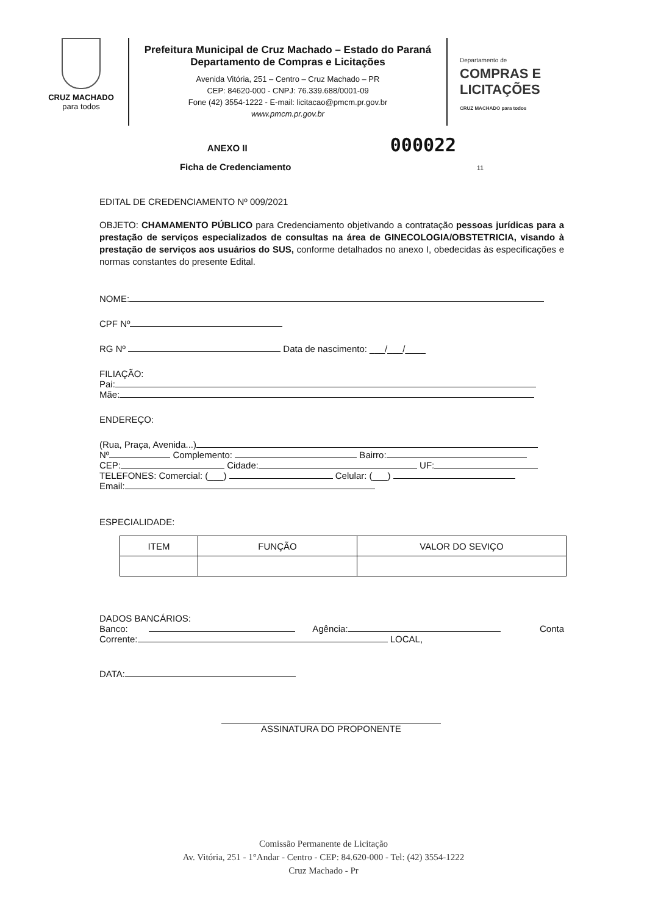CRUZ MACHADO
para todos
Prefeitura Municipal de Cruz Machado – Estado do Paraná
Departamento de Compras e Licitações
Avenida Vitória, 251 – Centro – Cruz Machado – PR
CEP: 84620-000 - CNPJ: 76.339.688/0001-09
Fone (42) 3554-1222 - E-mail: licitacao@pmcm.pr.gov.br
www.pmcm.pr.gov.br
Departamento de
COMPRAS E
LICITAÇÕES
CRUZ MACHADO para todos
ANEXO II 000022
Ficha de Credenciamento 11
EDITAL DE CREDENCIAMENTO Nº 009/2021
OBJETO: CHAMAMENTO PÚBLICO para Credenciamento objetivando a contratação pessoas jurídicas para a prestação de serviços especializados de consultas na área de GINECOLOGIA/OBSTETRICIA, visando à prestação de serviços aos usuários do SUS, conforme detalhados no anexo I, obedecidas às especificações e normas constantes do presente Edital.
NOME:
CPF Nº
RG Nº Data de nascimento: ___/___/____
FILIAÇÃO:
Pai:
Mãe:
ENDEREÇO:
(Rua, Praça, Avenida...)
Nº Complemento: Bairro:
CEP: Cidade: UF:
TELEFONES: Comercial: (___) Celular: (___)
Email:
ESPECIALIDADE:
| ITEM | FUNÇÃO | VALOR DO SEVIÇO |
| --- | --- | --- |
DADOS BANCÁRIOS:
Banco: Agência: Conta
Corrente: LOCAL,
DATA:
ASSINATURA DO PROPONENTE
Comissão Permanente de Licitação
Av. Vitória, 251 - 1°Andar - Centro - CEP: 84.620-000 - Tel: (42) 3554-1222
Cruz Machado - Pr